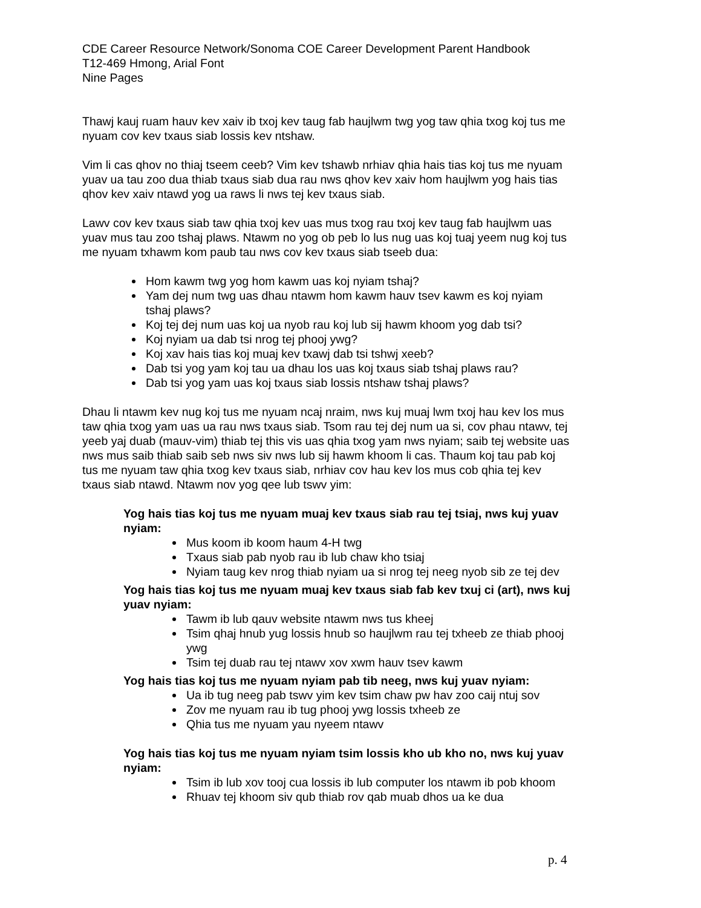CDE Career Resource Network/Sonoma COE Career Development Parent Handbook
T12-469 Hmong, Arial Font
Nine Pages
Thawj kauj ruam hauv kev xaiv ib txoj kev taug fab haujlwm twg yog taw qhia txog koj tus me nyuam cov kev txaus siab lossis kev ntshaw.
Vim li cas qhov no thiaj tseem ceeb? Vim kev tshawb nrhiav qhia hais tias koj tus me nyuam yuav ua tau zoo dua thiab txaus siab dua rau nws qhov kev xaiv hom haujlwm yog hais tias qhov kev xaiv ntawd yog ua raws li nws tej kev txaus siab.
Lawv cov kev txaus siab taw qhia txoj kev uas mus txog rau txoj kev taug fab haujlwm uas yuav mus tau zoo tshaj plaws. Ntawm no yog ob peb lo lus nug uas koj tuaj yeem nug koj tus me nyuam txhawm kom paub tau nws cov kev txaus siab tseeb dua:
Hom kawm twg yog hom kawm uas koj nyiam tshaj?
Yam dej num twg uas dhau ntawm hom kawm hauv tsev kawm es koj nyiam tshaj plaws?
Koj tej dej num uas koj ua nyob rau koj lub sij hawm khoom yog dab tsi?
Koj nyiam ua dab tsi nrog tej phooj ywg?
Koj xav hais tias koj muaj kev txawj dab tsi tshwj xeeb?
Dab tsi yog yam koj tau ua dhau los uas koj txaus siab tshaj plaws rau?
Dab tsi yog yam uas koj txaus siab lossis ntshaw tshaj plaws?
Dhau li ntawm kev nug koj tus me nyuam ncaj nraim, nws kuj muaj lwm txoj hau kev los mus taw qhia txog yam uas ua rau nws txaus siab. Tsom rau tej dej num ua si, cov phau ntawv, tej yeeb yaj duab (mauv-vim) thiab tej this vis uas qhia txog yam nws nyiam; saib tej website uas nws mus saib thiab saib seb nws siv nws lub sij hawm khoom li cas. Thaum koj tau pab koj tus me nyuam taw qhia txog kev txaus siab, nrhiav cov hau kev los mus cob qhia tej kev txaus siab ntawd. Ntawm nov yog qee lub tswv yim:
Yog hais tias koj tus me nyuam muaj kev txaus siab rau tej tsiaj, nws kuj yuav nyiam:
Mus koom ib koom haum 4-H twg
Txaus siab pab nyob rau ib lub chaw kho tsiaj
Nyiam taug kev nrog thiab nyiam ua si nrog tej neeg nyob sib ze tej dev
Yog hais tias koj tus me nyuam muaj kev txaus siab fab kev txuj ci (art), nws kuj yuav nyiam:
Tawm ib lub qauv website ntawm nws tus kheej
Tsim qhaj hnub yug lossis hnub so haujlwm rau tej txheeb ze thiab phooj ywg
Tsim tej duab rau tej ntawv xov xwm hauv tsev kawm
Yog hais tias koj tus me nyuam nyiam pab tib neeg, nws kuj yuav nyiam:
Ua ib tug neeg pab tswv yim kev tsim chaw pw hav zoo caij ntuj sov
Zov me nyuam rau ib tug phooj ywg lossis txheeb ze
Qhia tus me nyuam yau nyeem ntawv
Yog hais tias koj tus me nyuam nyiam tsim lossis kho ub kho no, nws kuj yuav nyiam:
Tsim ib lub xov tooj cua lossis ib lub computer los ntawm ib pob khoom
Rhuav tej khoom siv qub thiab rov qab muab dhos ua ke dua
p. 4